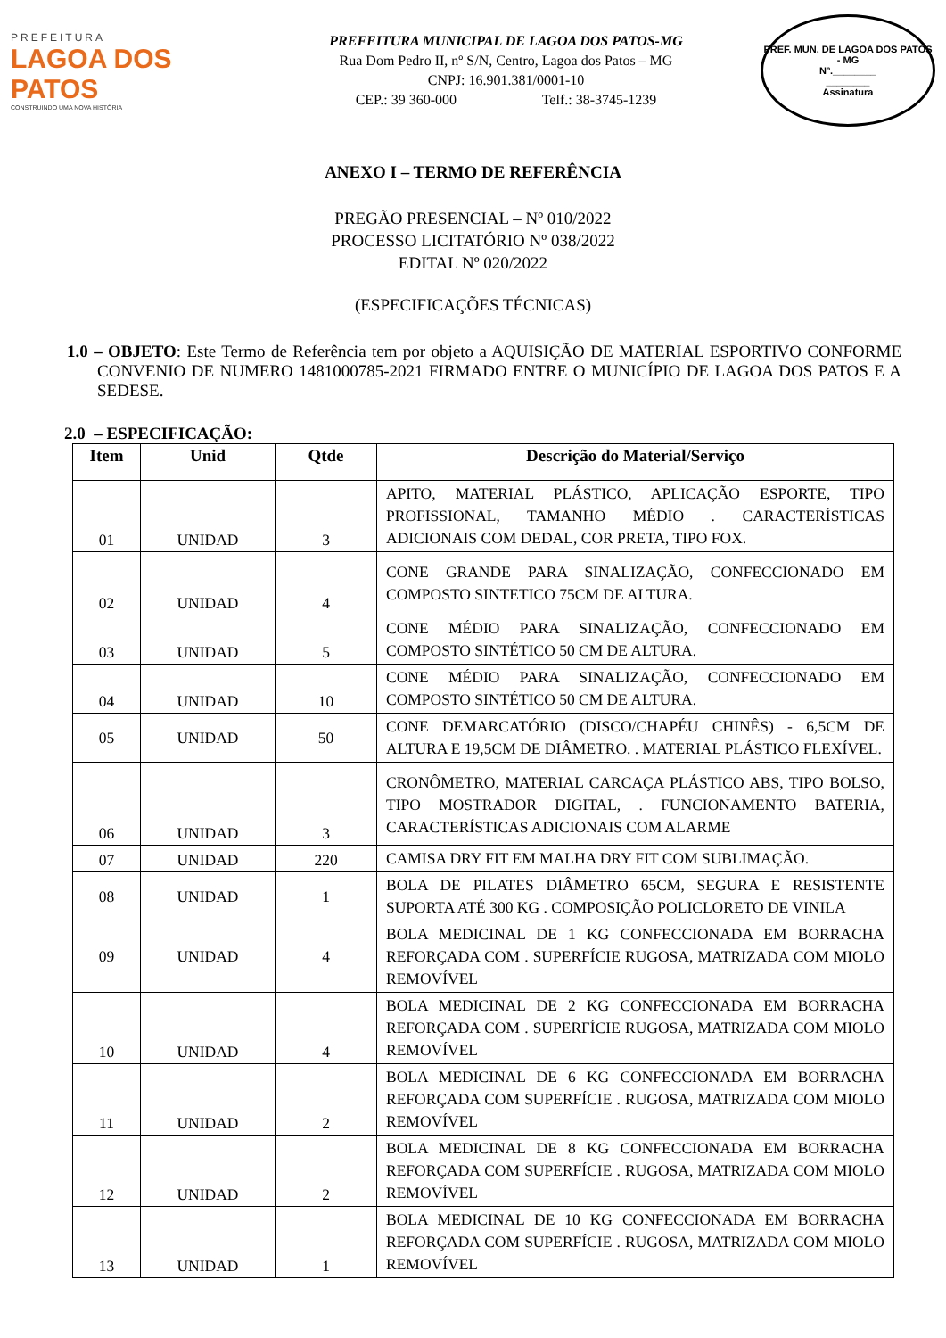PREFEITURA
LAGOA DOS PATOS
CONSTRUINDO UMA NOVA HISTÓRIA
PREFEITURA MUNICIPAL DE LAGOA DOS PATOS-MG
Rua Dom Pedro II, nº S/N, Centro, Lagoa dos Patos – MG
CNPJ: 16.901.381/0001-10
CEP.: 39 360-000 Telf.: 38-3745-1239
PREF. MUN. DE LAGOA DOS PATOS - MG
Nº.________
________
Assinatura
ANEXO I – TERMO DE REFERÊNCIA
PREGÃO PRESENCIAL – Nº 010/2022
PROCESSO LICITATÓRIO Nº 038/2022
EDITAL Nº 020/2022
(ESPECIFICAÇÕES TÉCNICAS)
1.0 – OBJETO: Este Termo de Referência tem por objeto a AQUISIÇÃO DE MATERIAL ESPORTIVO CONFORME CONVENIO DE NUMERO 1481000785-2021 FIRMADO ENTRE O MUNICÍPIO DE LAGOA DOS PATOS E A SEDESE.
2.0 – ESPECIFICAÇÃO:
| Item | Unid | Qtde | Descrição do Material/Serviço |
| --- | --- | --- | --- |
| 01 | UNIDAD | 3 | APITO, MATERIAL PLÁSTICO, APLICAÇÃO ESPORTE, TIPO PROFISSIONAL, TAMANHO MÉDIO . CARACTERÍSTICAS ADICIONAIS COM DEDAL, COR PRETA, TIPO FOX. |
| 02 | UNIDAD | 4 | CONE GRANDE PARA SINALIZAÇÃO, CONFECCIONADO EM COMPOSTO SINTETICO 75CM DE ALTURA. |
| 03 | UNIDAD | 5 | CONE MÉDIO PARA SINALIZAÇÃO, CONFECCIONADO EM COMPOSTO SINTÉTICO 50 CM DE ALTURA. |
| 04 | UNIDAD | 10 | CONE MÉDIO PARA SINALIZAÇÃO, CONFECCIONADO EM COMPOSTO SINTÉTICO 50 CM DE ALTURA. |
| 05 | UNIDAD | 50 | CONE DEMARCATÓRIO (DISCO/CHAPÉU CHINÊS) - 6,5CM DE ALTURA E 19,5CM DE DIÂMETRO. . MATERIAL PLÁSTICO FLEXÍVEL. |
| 06 | UNIDAD | 3 | CRONÔMETRO, MATERIAL CARCAÇA PLÁSTICO ABS, TIPO BOLSO, TIPO MOSTRADOR DIGITAL, . FUNCIONAMENTO BATERIA, CARACTERÍSTICAS ADICIONAIS COM ALARME |
| 07 | UNIDAD | 220 | CAMISA DRY FIT EM MALHA DRY FIT COM SUBLIMAÇÃO. |
| 08 | UNIDAD | 1 | BOLA DE PILATES DIÂMETRO 65CM, SEGURA E RESISTENTE SUPORTA ATÉ 300 KG . COMPOSIÇÃO POLICLORETO DE VINILA |
| 09 | UNIDAD | 4 | BOLA MEDICINAL DE 1 KG CONFECCIONADA EM BORRACHA REFORÇADA COM . SUPERFÍCIE RUGOSA, MATRIZADA COM MIOLO REMOVÍVEL |
| 10 | UNIDAD | 4 | BOLA MEDICINAL DE 2 KG CONFECCIONADA EM BORRACHA REFORÇADA COM . SUPERFÍCIE RUGOSA, MATRIZADA COM MIOLO REMOVÍVEL |
| 11 | UNIDAD | 2 | BOLA MEDICINAL DE 6 KG CONFECCIONADA EM BORRACHA REFORÇADA COM SUPERFÍCIE . RUGOSA, MATRIZADA COM MIOLO REMOVÍVEL |
| 12 | UNIDAD | 2 | BOLA MEDICINAL DE 8 KG CONFECCIONADA EM BORRACHA REFORÇADA COM SUPERFÍCIE . RUGOSA, MATRIZADA COM MIOLO REMOVÍVEL |
| 13 | UNIDAD | 1 | BOLA MEDICINAL DE 10 KG CONFECCIONADA EM BORRACHA REFORÇADA COM SUPERFÍCIE . RUGOSA, MATRIZADA COM MIOLO REMOVÍVEL |